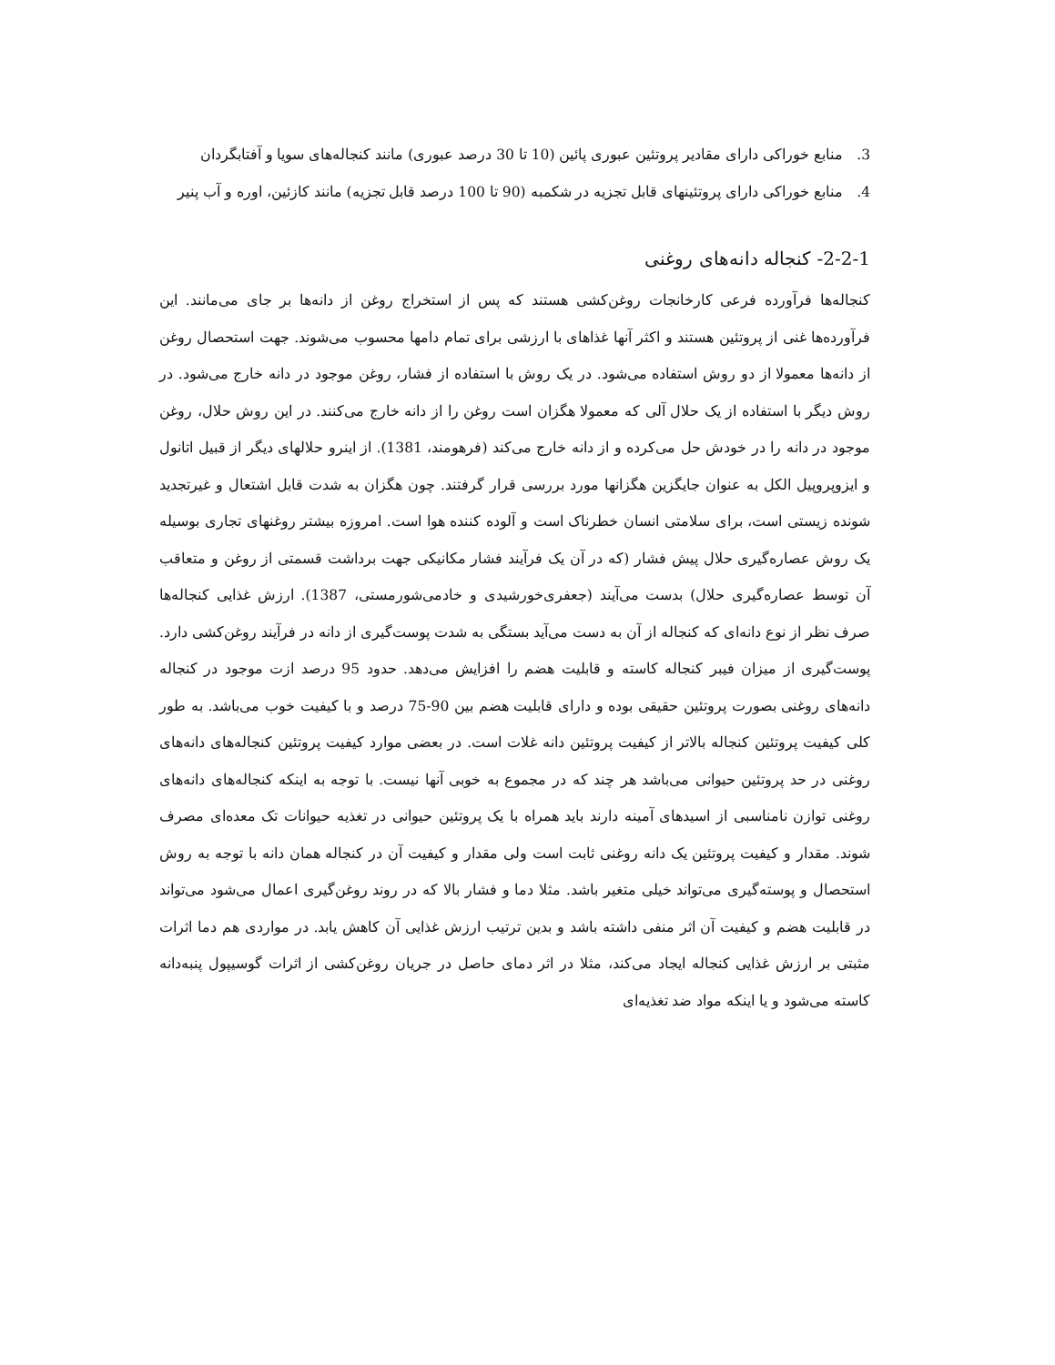3. منابع خوراکی دارای مقادیر پروتئین عبوری پائین (10 تا 30 درصد عبوری) مانند کنجاله‌های سویا و آفتابگردان
4. منابع خوراکی دارای پروتئینهای قابل تجزیه در شکمبه (90 تا 100 درصد قابل تجزیه) مانند کازئین، اوره و آب پنیر
2-2-1- کنجاله دانه‌های روغنی
کنجاله‌ها فرآورده فرعی کارخانجات روغن‌کشی هستند که پس از استخراج روغن از دانه‌ها بر جای می‌مانند. این فرآورده‌ها غنی از پروتئین هستند و اکثر آنها غذاهای با ارزشی برای تمام دامها محسوب می‌شوند. جهت استحصال روغن از دانه‌ها معمولا از دو روش استفاده می‌شود. در یک روش با استفاده از فشار، روغن موجود در دانه خارج می‌شود. در روش دیگر با استفاده از یک حلال آلی که معمولا هگزان است روغن را از دانه خارج می‌کنند. در این روش حلال، روغن موجود در دانه را در خودش حل می‌کرده و از دانه خارج می‌کند (فرهومند، 1381). از اینرو حلالهای دیگر از قبیل اتانول و ایزوپروپیل الکل به عنوان جایگزین هگزانها مورد بررسی قرار گرفتند. چون هگزان به شدت قابل اشتعال و غیرتجدید شونده زیستی است، برای سلامتی انسان خطرناک است و آلوده کننده هوا است. امروزه بیشتر روغنهای تجاری بوسیله یک روش عصاره‌گیری حلال پیش فشار (که در آن یک فرآیند فشار مکانیکی جهت برداشت قسمتی از روغن و متعاقب آن توسط عصاره‌گیری حلال) بدست می‌آیند (جعفری‌خورشیدی و خادمی‌شورمستی، 1387). ارزش غذایی کنجاله‌ها صرف نظر از نوع دانه‌ای که کنجاله از آن به دست می‌آید بستگی به شدت پوست‌گیری از دانه در فرآیند روغن‌کشی دارد. پوست‌گیری از میزان فیبر کنجاله کاسته و قابلیت هضم را افزایش می‌دهد. حدود 95 درصد ازت موجود در کنجاله دانه‌های روغنی بصورت پروتئین حقیقی بوده و دارای قابلیت هضم بین 90-75 درصد و با کیفیت خوب می‌باشد. به طور کلی کیفیت پروتئین کنجاله بالاتر از کیفیت پروتئین دانه غلات است. در بعضی موارد کیفیت پروتئین کنجاله‌های دانه‌های روغنی در حد پروتئین حیوانی می‌باشد هر چند که در مجموع به خوبی آنها نیست. با توجه به اینکه کنجاله‌های دانه‌های روغنی توازن نامناسبی از اسیدهای آمینه دارند باید همراه با یک پروتئین حیوانی در تغذیه حیوانات تک معده‌ای مصرف شوند. مقدار و کیفیت پروتئین یک دانه روغنی ثابت است ولی مقدار و کیفیت آن در کنجاله همان دانه با توجه به روش استحصال و پوسته‌گیری می‌تواند خیلی متغیر باشد. مثلا دما و فشار بالا که در روند روغن‌گیری اعمال می‌شود می‌تواند در قابلیت هضم و کیفیت آن اثر منفی داشته باشد و بدین ترتیب ارزش غذایی آن کاهش یابد. در مواردی هم دما اثرات مثبتی بر ارزش غذایی کنجاله ایجاد می‌کند، مثلا در اثر دمای حاصل در جریان روغن‌کشی از اثرات گوسیپول پنبه‌دانه کاسته می‌شود و یا اینکه مواد ضد تغذیه‌ای